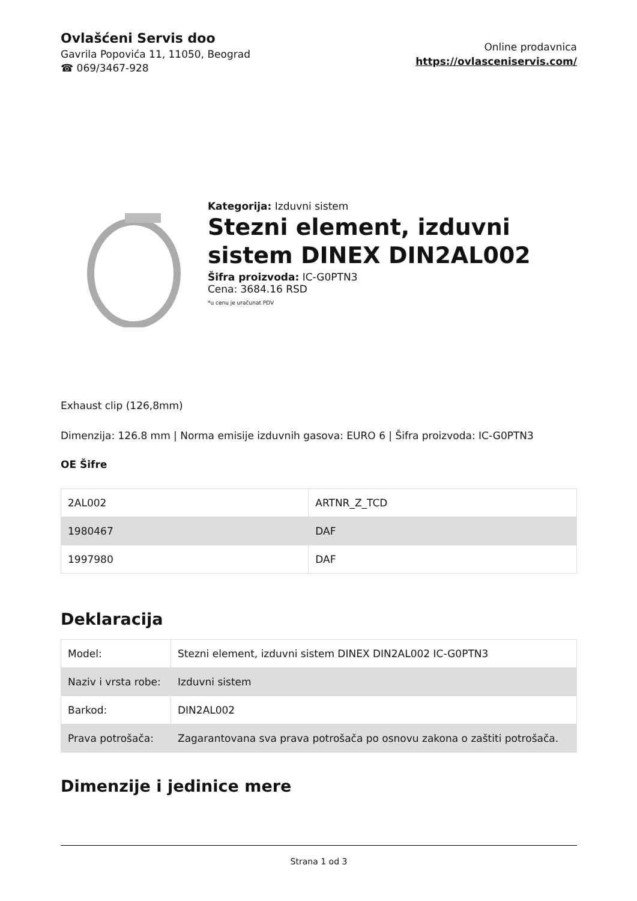Ovlašćeni Servis doo
Gavrila Popovića 11, 11050, Beograd
☎ 069/3467-928
Online prodavnica
https://ovlasceniservis.com/
Kategorija: Izduvni sistem
Stezni element, izduvni sistem DINEX DIN2AL002
Šifra proizvoda: IC-G0PTN3
Cena: 3684.16 RSD
*u cenu je uračunat PDV
Exhaust clip (126,8mm)
Dimenzija: 126.8 mm | Norma emisije izduvnih gasova: EURO 6 | Šifra proizvoda: IC-G0PTN3
OE Šifre
| 2AL002 | ARTNR_Z_TCD |
| 1980467 | DAF |
| 1997980 | DAF |
Deklaracija
| Model: | Stezni element, izduvni sistem DINEX DIN2AL002 IC-G0PTN3 |
| Naziv i vrsta robe: | Izduvni sistem |
| Barkod: | DIN2AL002 |
| Prava potrošača: | Zagarantovana sva prava potrošača po osnovu zakona o zaštiti potrošača. |
Dimenzije i jedinice mere
Strana 1 od 3